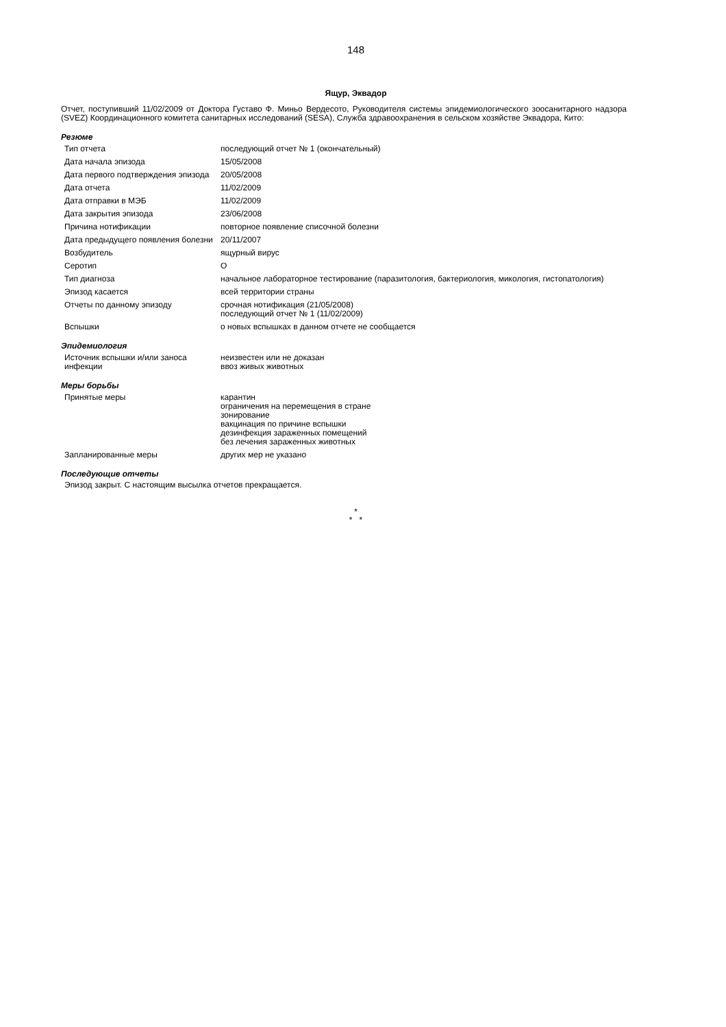148
Ящур, Эквадор
Отчет, поступивший 11/02/2009 от Доктора Густаво Ф. Миньо Вердесото, Руководителя системы эпидемиологического зоосанитарного надзора (SVEZ) Координационного комитета санитарных исследований (SESA), Служба здравоохранения в сельском хозяйстве Эквадора, Кито:
Резюме
| Тип отчета | последующий отчет № 1 (окончательный) |
| Дата начала эпизода | 15/05/2008 |
| Дата первого подтверждения эпизода | 20/05/2008 |
| Дата отчета | 11/02/2009 |
| Дата отправки в МЭБ | 11/02/2009 |
| Дата закрытия эпизода | 23/06/2008 |
| Причина нотификации | повторное появление списочной болезни |
| Дата предыдущего появления болезни | 20/11/2007 |
| Возбудитель | ящурный вирус |
| Серотип | О |
| Тип диагноза | начальное лабораторное тестирование (паразитология, бактериология, микология, гистопатология) |
| Эпизод касается | всей территории страны |
| Отчеты по данному эпизоду | срочная нотификация (21/05/2008) последующий отчет № 1 (11/02/2009) |
| Вспышки | о новых вспышках в данном отчете не сообщается |
Эпидемиология
| Источник вспышки и/или заноса инфекции | неизвестен или не доказан ввоз живых животных |
Меры борьбы
| Принятые меры | карантин ограничения на перемещения в стране зонирование вакцинация по причине вспышки дезинфекция зараженных помещений без лечения зараженных животных |
| Запланированные меры | других мер не указано |
Последующие отчеты
Эпизод закрыт. С настоящим высылка отчетов прекращается.
*
* *